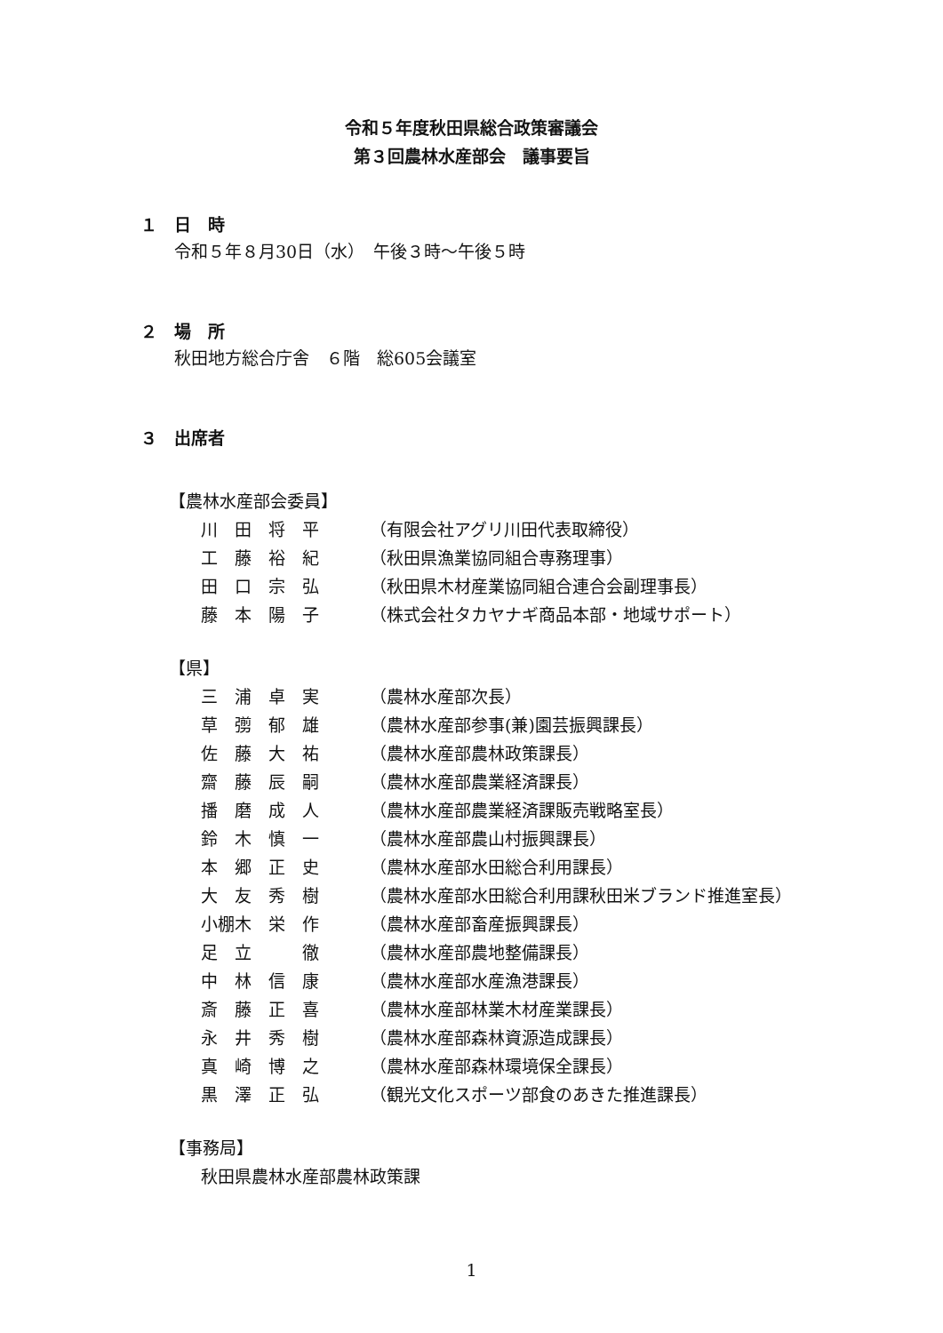令和５年度秋田県総合政策審議会
第３回農林水産部会　議事要旨
１　日　時
令和５年８月30日（水）　午後３時～午後５時
２　場　所
秋田地方総合庁舎　６階　総605会議室
３　出席者
【農林水産部会委員】
| 川 田 将 平 | （有限会社アグリ川田代表取締役） |
| 工 藤 裕 紀 | （秋田県漁業協同組合専務理事） |
| 田 口 宗 弘 | （秋田県木材産業協同組合連合会副理事長） |
| 藤 本 陽 子 | （株式会社タカヤナギ商品本部・地域サポート） |
【県】
| 三 浦 卓 実 | （農林水産部次長） |
| 草 彅 郁 雄 | （農林水産部参事(兼)園芸振興課長） |
| 佐 藤 大 祐 | （農林水産部農林政策課長） |
| 齋 藤 辰 嗣 | （農林水産部農業経済課長） |
| 播 磨 成 人 | （農林水産部農業経済課販売戦略室長） |
| 鈴 木 慎 一 | （農林水産部農山村振興課長） |
| 本 郷 正 史 | （農林水産部水田総合利用課長） |
| 大 友 秀 樹 | （農林水産部水田総合利用課秋田米ブランド推進室長） |
| 小棚木 栄 作 | （農林水産部畜産振興課長） |
| 足 立 徹 | （農林水産部農地整備課長） |
| 中 林 信 康 | （農林水産部水産漁港課長） |
| 斎 藤 正 喜 | （農林水産部林業木材産業課長） |
| 永 井 秀 樹 | （農林水産部森林資源造成課長） |
| 真 崎 博 之 | （農林水産部森林環境保全課長） |
| 黒 澤 正 弘 | （観光文化スポーツ部食のあきた推進課長） |
【事務局】
秋田県農林水産部農林政策課
1